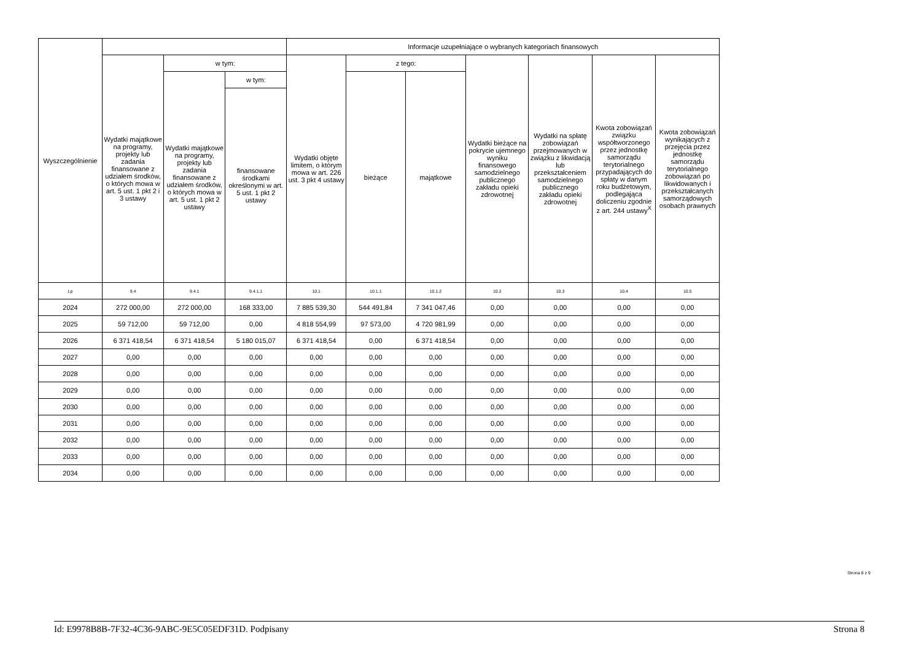| Wyszczególnienie | | | | Informacje uzupełniające o wybranych kategoriach finansowych | | | | | | |
| --- | --- | --- | --- | --- | --- | --- | --- | --- | --- | --- |
| | Wydatki majątkowe na programy, projekty lub zadania finansowane z udziałem środków, o których mowa w art. 5 ust. 1 pkt 2 i 3 ustawy | w tym: | | Wydatki objęte limitem, o którym mowa w art. 226 ust. 3 pkt 4 ustawy | z tego: | | Wydatki bieżące na pokrycie ujemnego wyniku finansowego samodzielnego publicznego zakładu opieki zdrowotnej | Wydatki na spłatę zobowiązań przejmowanych w związku z likwidacją lub przekształceniem samodzielnego publicznego zakładu opieki zdrowotnej | Kwota zobowiązań związku współtworzonego przez jednostkę samorządu terytorialnego przypadających do spłaty w danym roku budżetowym, podlegająca doliczeniu zgodnie z art. 244 ustawy<sup>X</sup> | Kwota zobowiązań wynikających z przejęcia przez jednostkę samorządu terytorialnego zobowiązań po likwidowanych i przekształcanych samorządowych osobach prawnych |
| | | Wydatki majątkowe na programy, projekty lub zadania finansowane z udziałem środków, o których mowa w art. 5 ust. 1 pkt 2 ustawy | w tym: | | bieżące | majątkowe | | | | |
| | | | finansowane środkami określonymi w art. 5 ust. 1 pkt 2 ustawy | | | | | | | |
| Lp | 9.4 | 9.4.1 | 9.4.1.1 | 10.1 | 10.1.1 | 10.1.2 | 10.2 | 10.3 | 10.4 | 10.5 |
| 2024 | 272 000,00 | 272 000,00 | 168 333,00 | 7 885 539,30 | 544 491,84 | 7 341 047,46 | 0,00 | 0,00 | 0,00 | 0,00 |
| 2025 | 59 712,00 | 59 712,00 | 0,00 | 4 818 554,99 | 97 573,00 | 4 720 981,99 | 0,00 | 0,00 | 0,00 | 0,00 |
| 2026 | 6 371 418,54 | 6 371 418,54 | 5 180 015,07 | 6 371 418,54 | 0,00 | 6 371 418,54 | 0,00 | 0,00 | 0,00 | 0,00 |
| 2027 | 0,00 | 0,00 | 0,00 | 0,00 | 0,00 | 0,00 | 0,00 | 0,00 | 0,00 | 0,00 |
| 2028 | 0,00 | 0,00 | 0,00 | 0,00 | 0,00 | 0,00 | 0,00 | 0,00 | 0,00 | 0,00 |
| 2029 | 0,00 | 0,00 | 0,00 | 0,00 | 0,00 | 0,00 | 0,00 | 0,00 | 0,00 | 0,00 |
| 2030 | 0,00 | 0,00 | 0,00 | 0,00 | 0,00 | 0,00 | 0,00 | 0,00 | 0,00 | 0,00 |
| 2031 | 0,00 | 0,00 | 0,00 | 0,00 | 0,00 | 0,00 | 0,00 | 0,00 | 0,00 | 0,00 |
| 2032 | 0,00 | 0,00 | 0,00 | 0,00 | 0,00 | 0,00 | 0,00 | 0,00 | 0,00 | 0,00 |
| 2033 | 0,00 | 0,00 | 0,00 | 0,00 | 0,00 | 0,00 | 0,00 | 0,00 | 0,00 | 0,00 |
| 2034 | 0,00 | 0,00 | 0,00 | 0,00 | 0,00 | 0,00 | 0,00 | 0,00 | 0,00 | 0,00 |
Strona 8 z 9
Id: E9978B8B-7F32-4C36-9ABC-9E5C05EDF31D. Podpisany Strona 8